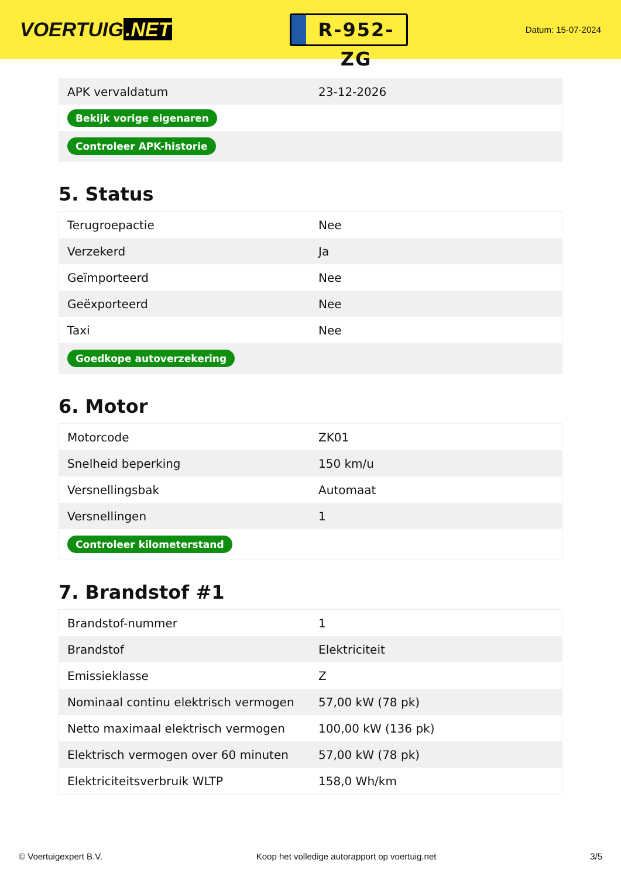VOERTUIG.NET
R-952-ZG
Datum: 15-07-2024
| APK vervaldatum | 23-12-2026 |
| Bekijk vorige eigenaren | |
| Controleer APK-historie | |
5. Status
| Terugroepactie | Nee |
| Verzekerd | Ja |
| Geïmporteerd | Nee |
| Geëxporteerd | Nee |
| Taxi | Nee |
| Goedkope autoverzekering | |
6. Motor
| Motorcode | ZK01 |
| Snelheid beperking | 150 km/u |
| Versnellingsbak | Automaat |
| Versnellingen | 1 |
| Controleer kilometerstand | |
7. Brandstof #1
| Brandstof-nummer | 1 |
| Brandstof | Elektriciteit |
| Emissieklasse | Z |
| Nominaal continu elektrisch vermogen | 57,00 kW (78 pk) |
| Netto maximaal elektrisch vermogen | 100,00 kW (136 pk) |
| Elektrisch vermogen over 60 minuten | 57,00 kW (78 pk) |
| Elektriciteitsverbruik WLTP | 158,0 Wh/km |
© Voertuigexpert B.V. Koop het volledige autorapport op voertuig.net 3/5